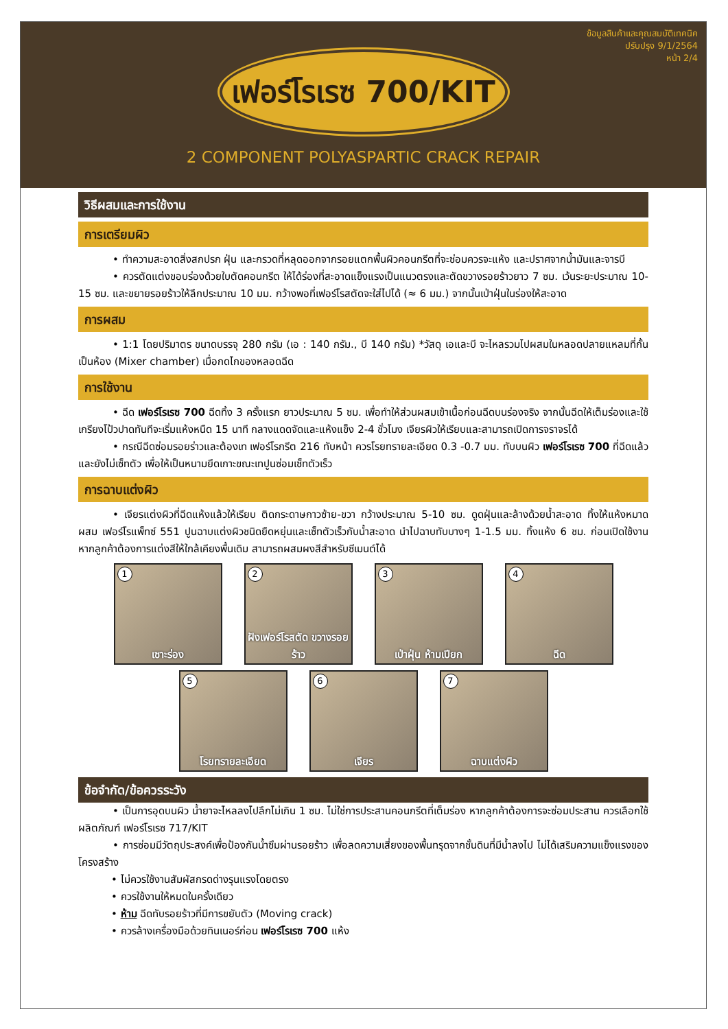ข้อมูลสินค้าและคุณสมบัติเทคนิค
ปรับปรุง 9/1/2564
หน้า 2/4
เฟอร์โรเรซ 700/KIT
2 COMPONENT POLYASPARTIC CRACK REPAIR
วิธีผสมและการใช้งาน
การเตรียมผิว
• ทำความสะอาดสิ่งสกปรก ฝุ่น และกรวดที่หลุดออกจากรอยแตกพื้นผิวคอนกรีตที่จะซ่อมควรจะแห้ง และปราศจากน้ำมันและจารบี
• ควรตัดแต่งขอบร่องด้วยใบตัดคอนกรีต ให้ได้ร่องที่สะอาดแข็งแรงเป็นแนวตรงและตัดขวางรอยร้าวยาว 7 ซม. เว้นระยะประมาณ 10-15 ซม. และขยายรอยร้าวให้ลึกประมาณ 10 มม. กว้างพอที่เฟอร์โรสตัดจะใส่ไปได้ (≈ 6 มม.) จากนั้นเป่าฝุ่นในร่องให้สะอาด
การผสม
• 1:1 โดยปริมาตร ขนาดบรรจุ 280 กรัม (เอ : 140 กรัม., บี 140 กรัม) *วัสดุ เอและบี จะไหลรวมไปผสมในหลอดปลายแหลมที่กั้นเป็นห้อง (Mixer chamber) เมื่อกดไกของหลอดฉีด
การใช้งาน
• ฉีด เฟอร์โรเรซ 700 ฉีดทิ้ง 3 ครั้งแรก ยาวประมาณ 5 ซม. เพื่อทำให้ส่วนผสมเข้าเนื้อก่อนฉีดบนร่องจริง จากนั้นฉีดให้เต็มร่องและใช้เกรียงโป้วปาดทันทีจะเริ่มแห้งหนืด 15 นาที กลางแดดจัดและแห้งแข็ง 2-4 ชั่วโมง เจียรผิวให้เรียบและสามารถเปิดการจราจรได้
• กรณีฉีดซ่อมรอยร่าวและต้องเท เฟอร์โรกรีต 216 ทับหน้า ควรโรยทรายละเอียด 0.3 -0.7 มม. ทับบนผิว เฟอร์โรเรซ 700 ที่ฉีดแล้ว และยังไม่เซ็ทตัว เพื่อให้เป็นหนามยึดเกาะขณะเทปูนซ่อมเซ็ทตัวเร็ว
การฉาบแต่งผิว
• เจียรแต่งผิวที่ฉีดแห้งแล้วให้เรียบ ติดกระดาษกาวซ้าย-ขวา กว้างประมาณ 5-10 ซม. ดูดฝุ่นและล้างด้วยน้ำสะอาด ทิ้งให้แห้งหมาด ผสม เฟอร์โรแพ็ทซ์ 551 ปูนฉาบแต่งผิวชนิดยืดหยุ่นและเซ็ทตัวเร็วกับน้ำสะอาด นำไปฉาบทับบางๆ 1-1.5 มม. ทิ้งแห้ง 6 ชม. ก่อนเปิดใช้งาน หากลูกค้าต้องการแต่งสีให้ใกล้เคียงพื้นเดิม สามารถผสมผงสีสำหรับซีเมนต์ได้
1
เซาะร่อง
2
ฝังเฟอร์โรสตัด ขวางรอยร้าว
3
เป่าฝุ่น ห้ามเปียก
4
ฉีด
5
โรยทรายละเอียด
6
เจียร
7
ฉาบแต่งผิว
ข้อจำกัด/ข้อควรระวัง
• เป็นการอุดบนผิว น้ำยาจะไหลลงไปลึกไม่เกิน 1 ซม. ไม่ใช่การประสานคอนกรีตที่เต็มร่อง หากลูกค้าต้องการจะซ่อมประสาน ควรเลือกใช้ผลิตภัณฑ์ เฟอร์โรเรซ 717/KIT
• การซ่อมมีวัตถุประสงค์เพื่อป้องกันน้ำซึมผ่านรอยร้าว เพื่อลดความเสี่ยงของพื้นทรุดจากชั้นดินที่มีน้ำลงไป ไม่ได้เสริมความแข็งแรงของโครงสร้าง
• ไม่ควรใช้งานสัมผัสกรดด่างรุนแรงโดยตรง
• ควรใช้งานให้หมดในครั้งเดียว
• ห้าม ฉีดทับรอยร้าวที่มีการขยับตัว (Moving crack)
• ควรล้างเครื่องมือด้วยทินเนอร์ก่อน เฟอร์โรเรซ 700 แห้ง